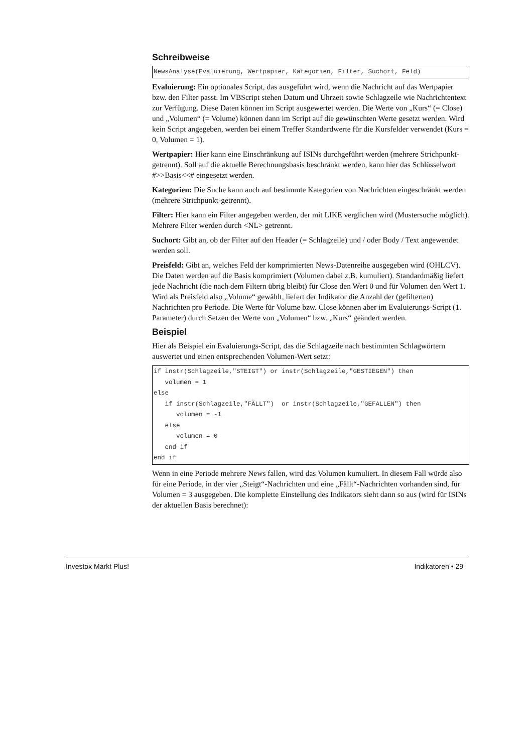Schreibweise
NewsAnalyse(Evaluierung, Wertpapier, Kategorien, Filter, Suchort, Feld)
Evaluierung: Ein optionales Script, das ausgeführt wird, wenn die Nachricht auf das Wertpapier bzw. den Filter passt. Im VBScript stehen Datum und Uhrzeit sowie Schlagzeile wie Nachrichtentext zur Verfügung. Diese Daten können im Script ausgewertet werden. Die Werte von „Kurs“ (= Close) und „Volumen“ (= Volume) können dann im Script auf die gewünschten Werte gesetzt werden. Wird kein Script angegeben, werden bei einem Treffer Standardwerte für die Kursfelder verwendet (Kurs = 0, Volumen = 1).
Wertpapier: Hier kann eine Einschränkung auf ISINs durchgeführt werden (mehrere Strichpunkt-getrennt). Soll auf die aktuelle Berechnungsbasis beschränkt werden, kann hier das Schlüsselwort #>>Basis<<# eingesetzt werden.
Kategorien: Die Suche kann auch auf bestimmte Kategorien von Nachrichten eingeschränkt werden (mehrere Strichpunkt-getrennt).
Filter: Hier kann ein Filter angegeben werden, der mit LIKE verglichen wird (Mustersuche möglich). Mehrere Filter werden durch <NL> getrennt.
Suchort: Gibt an, ob der Filter auf den Header (= Schlagzeile) und / oder Body / Text angewendet werden soll.
Preisfeld: Gibt an, welches Feld der komprimierten News-Datenreihe ausgegeben wird (OHLCV). Die Daten werden auf die Basis komprimiert (Volumen dabei z.B. kumuliert). Standardmäßig liefert jede Nachricht (die nach dem Filtern übrig bleibt) für Close den Wert 0 und für Volumen den Wert 1. Wird als Preisfeld also „Volume“ gewählt, liefert der Indikator die Anzahl der (gefilterten) Nachrichten pro Periode. Die Werte für Volume bzw. Close können aber im Evaluierungs-Script (1. Parameter) durch Setzen der Werte von „Volumen“ bzw. „Kurs“ geändert werden.
Beispiel
Hier als Beispiel ein Evaluierungs-Script, das die Schlagzeile nach bestimmten Schlagwörtern auswertet und einen entsprechenden Volumen-Wert setzt:
if instr(Schlagzeile,"STEIGT") or instr(Schlagzeile,"GESTIEGEN") then
   volumen = 1
else
   if instr(Schlagzeile,"FÄLLT")  or instr(Schlagzeile,"GEFALLEN") then
      volumen = -1
   else
      volumen = 0
   end if
end if
Wenn in eine Periode mehrere News fallen, wird das Volumen kumuliert. In diesem Fall würde also für eine Periode, in der vier „Steigt“-Nachrichten und eine „Fällt“-Nachrichten vorhanden sind, für Volumen = 3 ausgegeben. Die komplette Einstellung des Indikators sieht dann so aus (wird für ISINs der aktuellen Basis berechnet):
Investox Markt Plus! Indikatoren • 29